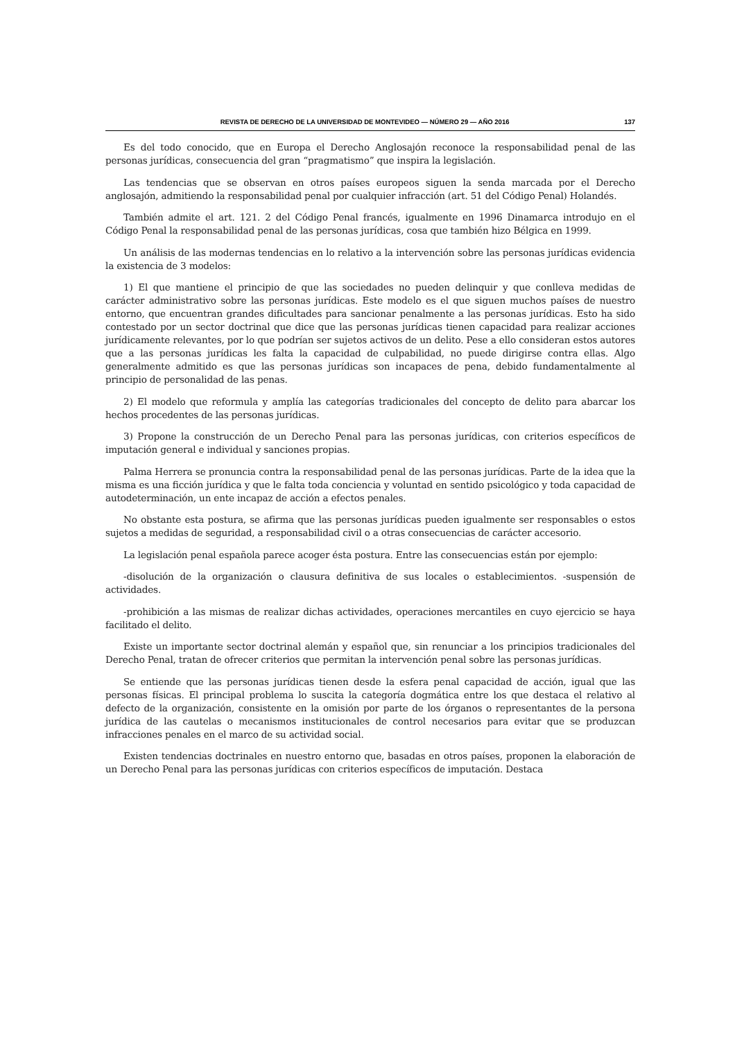REVISTA DE DERECHO DE LA UNIVERSIDAD DE MONTEVIDEO — NÚMERO 29 — AÑO 2016 137
Es del todo conocido, que en Europa el Derecho Anglosajón reconoce la responsabilidad penal de las personas jurídicas, consecuencia del gran “pragmatismo” que inspira la legislación.
Las tendencias que se observan en otros países europeos siguen la senda marcada por el Derecho anglosajón, admitiendo la responsabilidad penal por cualquier infracción (art. 51 del Código Penal) Holandés.
También admite el art. 121. 2 del Código Penal francés, igualmente en 1996 Dinamarca introdujo en el Código Penal la responsabilidad penal de las personas jurídicas, cosa que también hizo Bélgica en 1999.
Un análisis de las modernas tendencias en lo relativo a la intervención sobre las personas jurídicas evidencia la existencia de 3 modelos:
1) El que mantiene el principio de que las sociedades no pueden delinquir y que conlleva medidas de carácter administrativo sobre las personas jurídicas. Este modelo es el que siguen muchos países de nuestro entorno, que encuentran grandes dificultades para sancionar penalmente a las personas jurídicas. Esto ha sido contestado por un sector doctrinal que dice que las personas jurídicas tienen capacidad para realizar acciones jurídicamente relevantes, por lo que podrían ser sujetos activos de un delito. Pese a ello consideran estos autores que a las personas jurídicas les falta la capacidad de culpabilidad, no puede dirigirse contra ellas. Algo generalmente admitido es que las personas jurídicas son incapaces de pena, debido fundamentalmente al principio de personalidad de las penas.
2) El modelo que reformula y amplía las categorías tradicionales del concepto de delito para abarcar los hechos procedentes de las personas jurídicas.
3) Propone la construcción de un Derecho Penal para las personas jurídicas, con criterios específicos de imputación general e individual y sanciones propias.
Palma Herrera se pronuncia contra la responsabilidad penal de las personas jurídicas. Parte de la idea que la misma es una ficción jurídica y que le falta toda conciencia y voluntad en sentido psicológico y toda capacidad de autodeterminación, un ente incapaz de acción a efectos penales.
No obstante esta postura, se afirma que las personas jurídicas pueden igualmente ser responsables o estos sujetos a medidas de seguridad, a responsabilidad civil o a otras consecuencias de carácter accesorio.
La legislación penal española parece acoger ésta postura. Entre las consecuencias están por ejemplo:
-disolución de la organización o clausura definitiva de sus locales o establecimientos. -suspensión de actividades.
-prohibición a las mismas de realizar dichas actividades, operaciones mercantiles en cuyo ejercicio se haya facilitado el delito.
Existe un importante sector doctrinal alemán y español que, sin renunciar a los principios tradicionales del Derecho Penal, tratan de ofrecer criterios que permitan la intervención penal sobre las personas jurídicas.
Se entiende que las personas jurídicas tienen desde la esfera penal capacidad de acción, igual que las personas físicas. El principal problema lo suscita la categoría dogmática entre los que destaca el relativo al defecto de la organización, consistente en la omisión por parte de los órganos o representantes de la persona jurídica de las cautelas o mecanismos institucionales de control necesarios para evitar que se produzcan infracciones penales en el marco de su actividad social.
Existen tendencias doctrinales en nuestro entorno que, basadas en otros países, proponen la elaboración de un Derecho Penal para las personas jurídicas con criterios específicos de imputación. Destaca